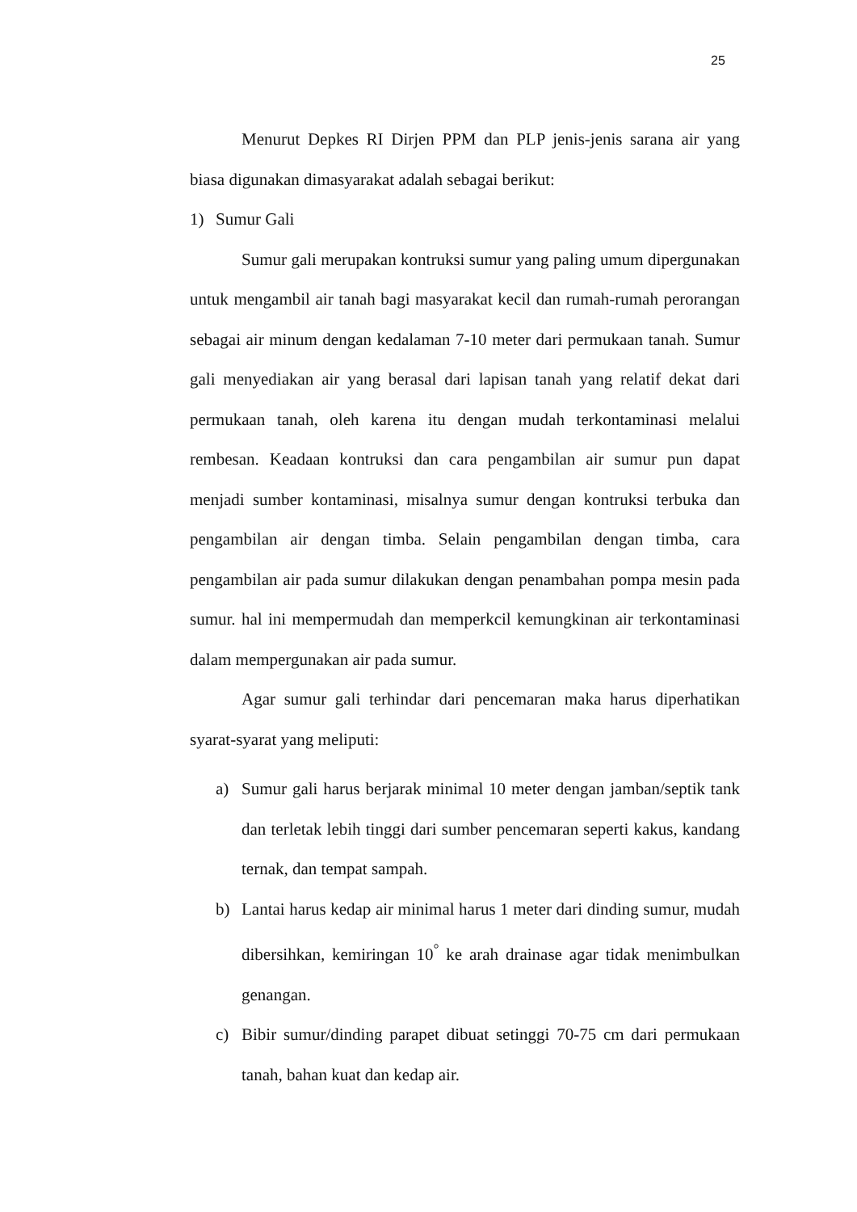25
Menurut Depkes RI Dirjen PPM dan PLP jenis-jenis sarana air yang biasa digunakan dimasyarakat adalah sebagai berikut:
1) Sumur Gali
Sumur gali merupakan kontruksi sumur yang paling umum dipergunakan untuk mengambil air tanah bagi masyarakat kecil dan rumah-rumah perorangan sebagai air minum dengan kedalaman 7-10 meter dari permukaan tanah. Sumur gali menyediakan air yang berasal dari lapisan tanah yang relatif dekat dari permukaan tanah, oleh karena itu dengan mudah terkontaminasi melalui rembesan. Keadaan kontruksi dan cara pengambilan air sumur pun dapat menjadi sumber kontaminasi, misalnya sumur dengan kontruksi terbuka dan pengambilan air dengan timba. Selain pengambilan dengan timba, cara pengambilan air pada sumur dilakukan dengan penambahan pompa mesin pada sumur. hal ini mempermudah dan memperkcil kemungkinan air terkontaminasi dalam mempergunakan air pada sumur.
Agar sumur gali terhindar dari pencemaran maka harus diperhatikan syarat-syarat yang meliputi:
a) Sumur gali harus berjarak minimal 10 meter dengan jamban/septik tank dan terletak lebih tinggi dari sumber pencemaran seperti kakus, kandang ternak, dan tempat sampah.
b) Lantai harus kedap air minimal harus 1 meter dari dinding sumur, mudah dibersihkan, kemiringan 10<sup>°</sup> ke arah drainase agar tidak menimbulkan genangan.
c) Bibir sumur/dinding parapet dibuat setinggi 70-75 cm dari permukaan tanah, bahan kuat dan kedap air.